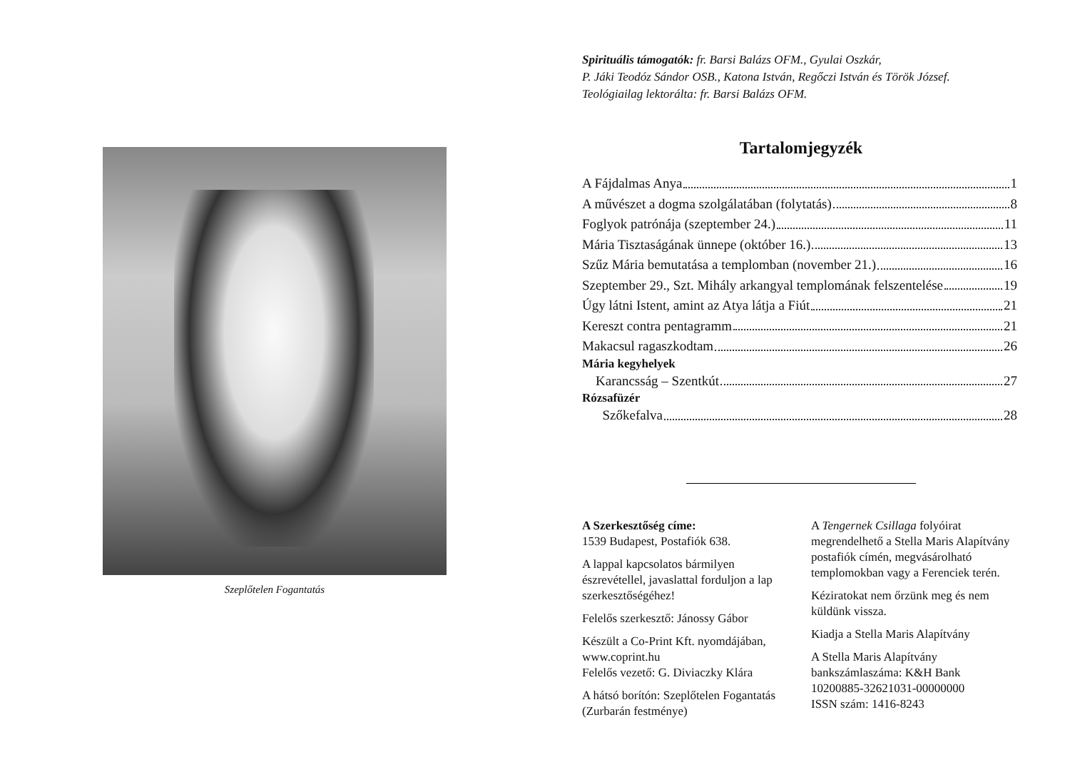Szeplőtelen Fogantatás
Spirituális támogatók: fr. Barsi Balázs OFM., Gyulai Oszkár,
P. Jáki Teodóz Sándor OSB., Katona István, Regőczi István és Török József.
Teológiailag lektorálta: fr. Barsi Balázs OFM.
Tartalomjegyzék
A Fájdalmas Anya 1
A művészet a dogma szolgálatában (folytatás) 8
Foglyok patrónája (szeptember 24.) 11
Mária Tisztaságának ünnepe (október 16.) 13
Szűz Mária bemutatása a templomban (november 21.) 16
Szeptember 29., Szt. Mihály arkangyal templomának felszentelése 19
Úgy látni Istent, amint az Atya látja a Fiút 21
Kereszt contra pentagramm 21
Makacsul ragaszkodtam 26
Mária kegyhelyek
Karancsság – Szentkút 27
Rózsafüzér
Szőkefalva 28
A Szerkesztőség címe:
1539 Budapest, Postafiók 638.
A lappal kapcsolatos bármilyen észrevétellel, javaslattal forduljon a lap szerkesztőségéhez!
Felelős szerkesztő: Jánossy Gábor
Készült a Co-Print Kft. nyomdájában, www.coprint.hu
Felelős vezető: G. Diviaczky Klára
A hátsó borítón: Szeplőtelen Fogantatás (Zurbarán festménye)
A Tengernek Csillaga folyóirat megrendelhető a Stella Maris Alapítvány postafiók címén, megvásárolható templomokban vagy a Ferenciek terén.
Kéziratokat nem őrzünk meg és nem küldünk vissza.
Kiadja a Stella Maris Alapítvány
A Stella Maris Alapítvány
bankszámlaszáma: K&H Bank
10200885-32621031-00000000
ISSN szám: 1416-8243